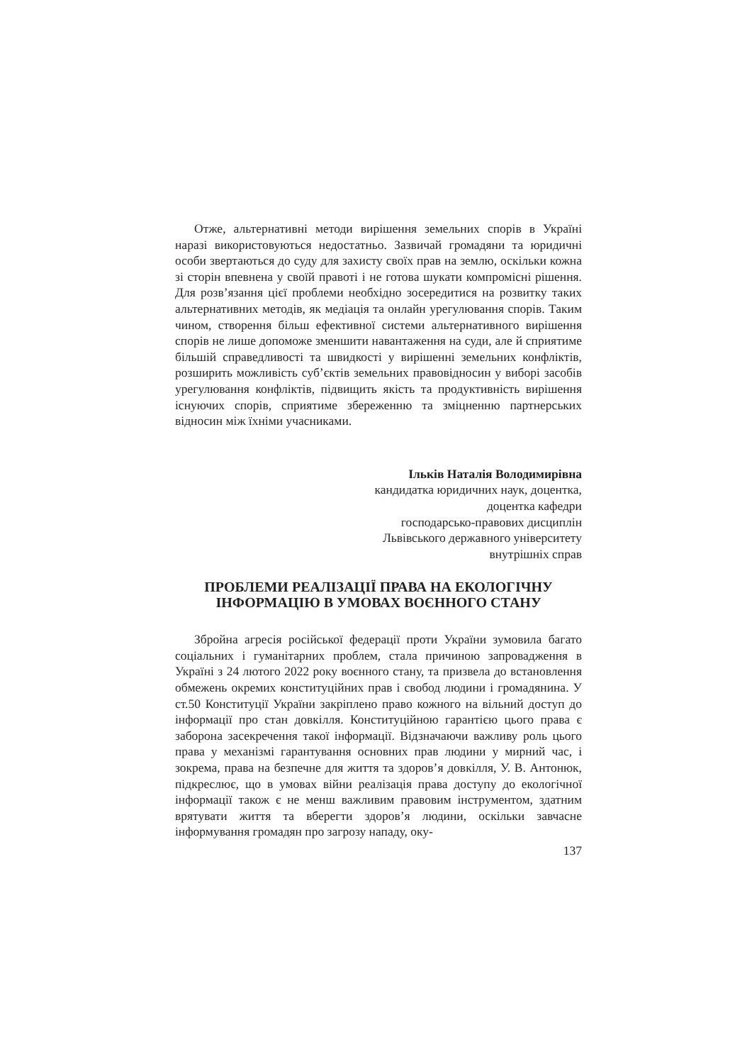Отже, альтернативні методи вирішення земельних спорів в Україні наразі використовуються недостатньо. Зазвичай громадяни та юридичні особи звертаються до суду для захисту своїх прав на землю, оскільки кожна зі сторін впевнена у своїй правоті і не готова шукати компромісні рішення. Для розв’язання цієї проблеми необхідно зосередитися на розвитку таких альтернативних методів, як медіація та онлайн урегулювання спорів. Таким чином, створення більш ефективної системи альтернативного вирішення спорів не лише допоможе зменшити навантаження на суди, але й сприятиме більшій справедливості та швидкості у вирішенні земельних конфліктів, розширить можливість суб’єктів земельних правовідносин у виборі засобів урегулювання конфліктів, підвищить якість та продуктивність вирішення існуючих спорів, сприятиме збереженню та зміцненню партнерських відносин між їхніми учасниками.
Ільків Наталія Володимирівна
кандидатка юридичних наук, доцентка,
доцентка кафедри
господарсько-правових дисциплін
Львівського державного університету
внутрішніх справ
ПРОБЛЕМИ РЕАЛІЗАЦІЇ ПРАВА НА ЕКОЛОГІЧНУ
ІНФОРМАЦІЮ В УМОВАХ ВОЄННОГО СТАНУ
Збройна агресія російської федерації проти України зумовила багато соціальних і гуманітарних проблем, стала причиною запровадження в Україні з 24 лютого 2022 року воєнного стану, та призвела до встановлення обмежень окремих конституційних прав і свобод людини і громадянина. У ст.50 Конституції України закріплено право кожного на вільний доступ до інформації про стан довкілля. Конституційною гарантією цього права є заборона засекречення такої інформації. Відзначаючи важливу роль цього права у механізмі гарантування основних прав людини у мирний час, і зокрема, права на безпечне для життя та здоров’я довкілля, У. В. Антонюк, підкреслює, що в умовах війни реалізація права доступу до екологічної інформації також є не менш важливим правовим інструментом, здатним врятувати життя та вберегти здоров’я людини, оскільки завчасне інформування громадян про загрозу нападу, оку-
137